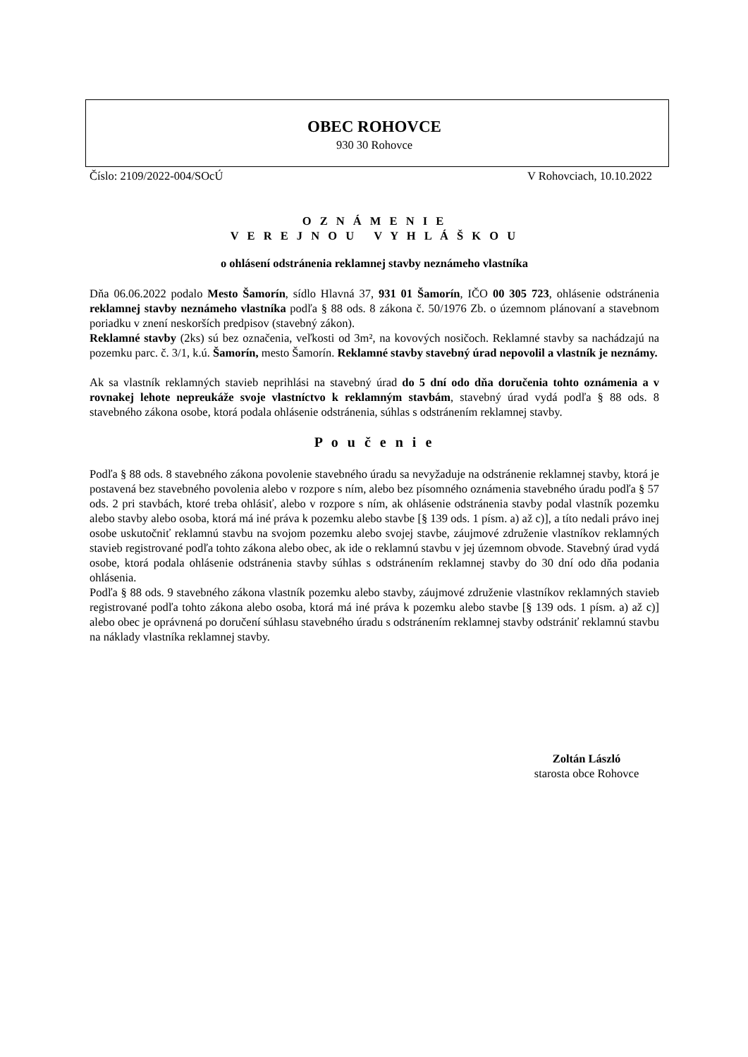OBEC ROHOVCE
930 30 Rohovce
Číslo: 2109/2022-004/SOcÚ V Rohovciach, 10.10.2022
O Z N Á M E N I E
V E R E J N O U V Y H L Á Š K O U
o ohlásení odstránenia reklamnej stavby neznámeho vlastníka
Dňa 06.06.2022 podalo Mesto Šamorín, sídlo Hlavná 37, 931 01 Šamorín, IČO 00 305 723, ohlásenie odstránenia reklamnej stavby neznámeho vlastníka podľa § 88 ods. 8 zákona č. 50/1976 Zb. o územnom plánovaní a stavebnom poriadku v znení neskorších predpisov (stavebný zákon).
Reklamné stavby (2ks) sú bez označenia, veľkosti od 3m², na kovových nosičoch. Reklamné stavby sa nachádzajú na pozemku parc. č. 3/1, k.ú. Šamorín, mesto Šamorín. Reklamné stavby stavebný úrad nepovolil a vlastník je neznámy.
Ak sa vlastník reklamných stavieb neprihlási na stavebný úrad do 5 dní odo dňa doručenia tohto oznámenia a v rovnakej lehote nepreukáže svoje vlastníctvo k reklamným stavbám, stavebný úrad vydá podľa § 88 ods. 8 stavebného zákona osobe, ktorá podala ohlásenie odstránenia, súhlas s odstránením reklamnej stavby.
P o u č e n i e
Podľa § 88 ods. 8 stavebného zákona povolenie stavebného úradu sa nevyžaduje na odstránenie reklamnej stavby, ktorá je postavená bez stavebného povolenia alebo v rozpore s ním, alebo bez písomného oznámenia stavebného úradu podľa § 57 ods. 2 pri stavbách, ktoré treba ohlásiť, alebo v rozpore s ním, ak ohlásenie odstránenia stavby podal vlastník pozemku alebo stavby alebo osoba, ktorá má iné práva k pozemku alebo stavbe [§ 139 ods. 1 písm. a) až c)], a títo nedali právo inej osobe uskutočniť reklamnú stavbu na svojom pozemku alebo svojej stavbe, záujmové združenie vlastníkov reklamných stavieb registrované podľa tohto zákona alebo obec, ak ide o reklamnú stavbu v jej územnom obvode. Stavebný úrad vydá osobe, ktorá podala ohlásenie odstránenia stavby súhlas s odstránením reklamnej stavby do 30 dní odo dňa podania ohlásenia.
Podľa § 88 ods. 9 stavebného zákona vlastník pozemku alebo stavby, záujmové združenie vlastníkov reklamných stavieb registrované podľa tohto zákona alebo osoba, ktorá má iné práva k pozemku alebo stavbe [§ 139 ods. 1 písm. a) až c)] alebo obec je oprávnená po doručení súhlasu stavebného úradu s odstránením reklamnej stavby odstrániť reklamnú stavbu na náklady vlastníka reklamnej stavby.
Zoltán László
starosta obce Rohovce